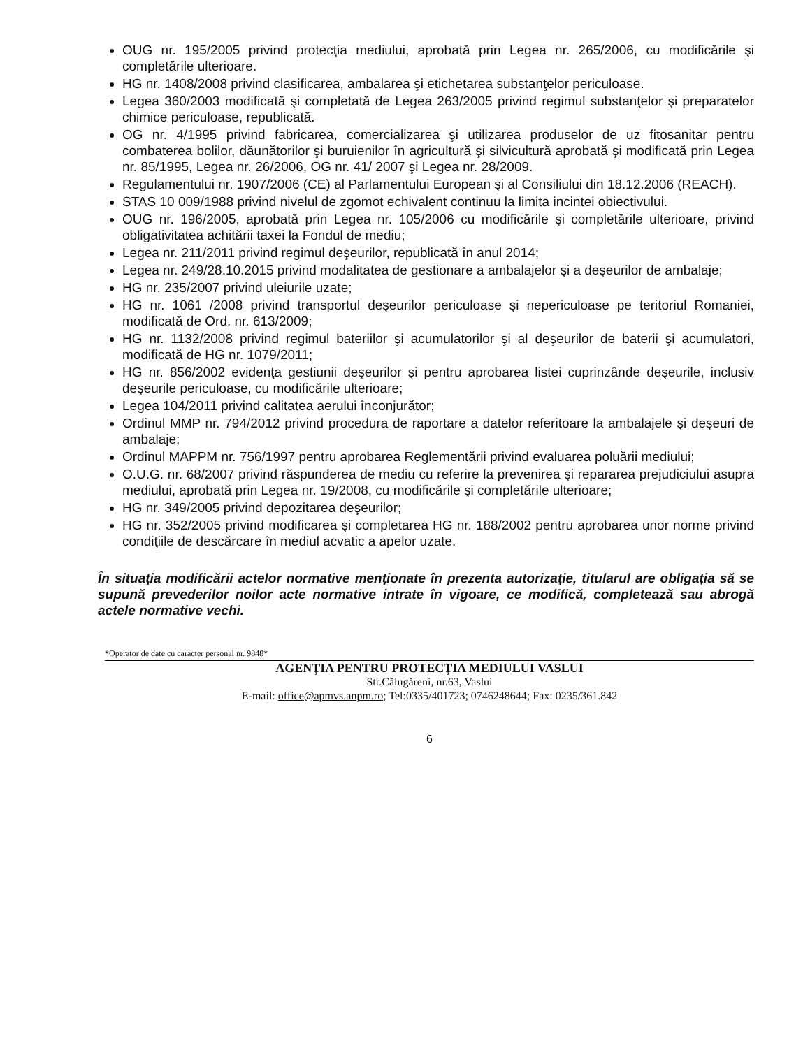OUG nr. 195/2005 privind protecţia mediului, aprobată prin Legea nr. 265/2006, cu modificările şi completările ulterioare.
HG nr. 1408/2008 privind clasificarea, ambalarea şi etichetarea substanţelor periculoase.
Legea 360/2003 modificată şi completată de Legea 263/2005 privind regimul substanţelor şi preparatelor chimice periculoase, republicată.
OG nr. 4/1995 privind fabricarea, comercializarea şi utilizarea produselor de uz fitosanitar pentru combaterea bolilor, dăunătorilor şi buruienilor în agricultură şi silvicultură aprobată şi modificată prin Legea nr. 85/1995, Legea nr. 26/2006, OG nr. 41/ 2007 şi Legea nr. 28/2009.
Regulamentului nr. 1907/2006 (CE) al Parlamentului European şi al Consiliului din 18.12.2006 (REACH).
STAS 10 009/1988 privind nivelul de zgomot echivalent continuu la limita incintei obiectivului.
OUG nr. 196/2005, aprobată prin Legea nr. 105/2006 cu modificările şi completările ulterioare, privind obligativitatea achitării taxei la Fondul de mediu;
Legea nr. 211/2011 privind regimul deşeurilor, republicată în anul 2014;
Legea nr. 249/28.10.2015 privind modalitatea de gestionare a ambalajelor şi a deşeurilor de ambalaje;
HG nr. 235/2007 privind uleiurile uzate;
HG nr. 1061 /2008 privind transportul deşeurilor periculoase şi nepericuloase pe teritoriul Romaniei, modificată de Ord. nr. 613/2009;
HG nr. 1132/2008 privind regimul bateriilor şi acumulatorilor şi al deşeurilor de baterii şi acumulatori, modificată de HG nr. 1079/2011;
HG nr. 856/2002 evidenţa gestiunii deşeurilor şi pentru aprobarea listei cuprinzânde deşeurile, inclusiv deşeurile periculoase, cu modificările ulterioare;
Legea 104/2011 privind calitatea aerului înconjurător;
Ordinul MMP nr. 794/2012 privind procedura de raportare a datelor referitoare la ambalajele şi deşeuri de ambalaje;
Ordinul MAPPM nr. 756/1997 pentru aprobarea Reglementării privind evaluarea poluării mediului;
O.U.G. nr. 68/2007 privind răspunderea de mediu cu referire la prevenirea şi repararea prejudiciului asupra mediului, aprobată prin Legea nr. 19/2008, cu modificările şi completările ulterioare;
HG nr. 349/2005 privind depozitarea deşeurilor;
HG nr. 352/2005 privind modificarea şi completarea HG nr. 188/2002 pentru aprobarea unor norme privind condiţiile de descărcare în mediul acvatic a apelor uzate.
În situaţia modificării actelor normative menţionate în prezenta autorizaţie, titularul are obligaţia să se supună prevederilor noilor acte normative intrate în vigoare, ce modifică, completează sau abrogă actele normative vechi.
*Operator de date cu caracter personal nr. 9848*
AGENŢIA PENTRU PROTECŢIA MEDIULUI VASLUI
Str.Călugăreni, nr.63, Vaslui
E-mail: office@apmvs.anpm.ro; Tel:0335/401723; 0746248644; Fax: 0235/361.842
6